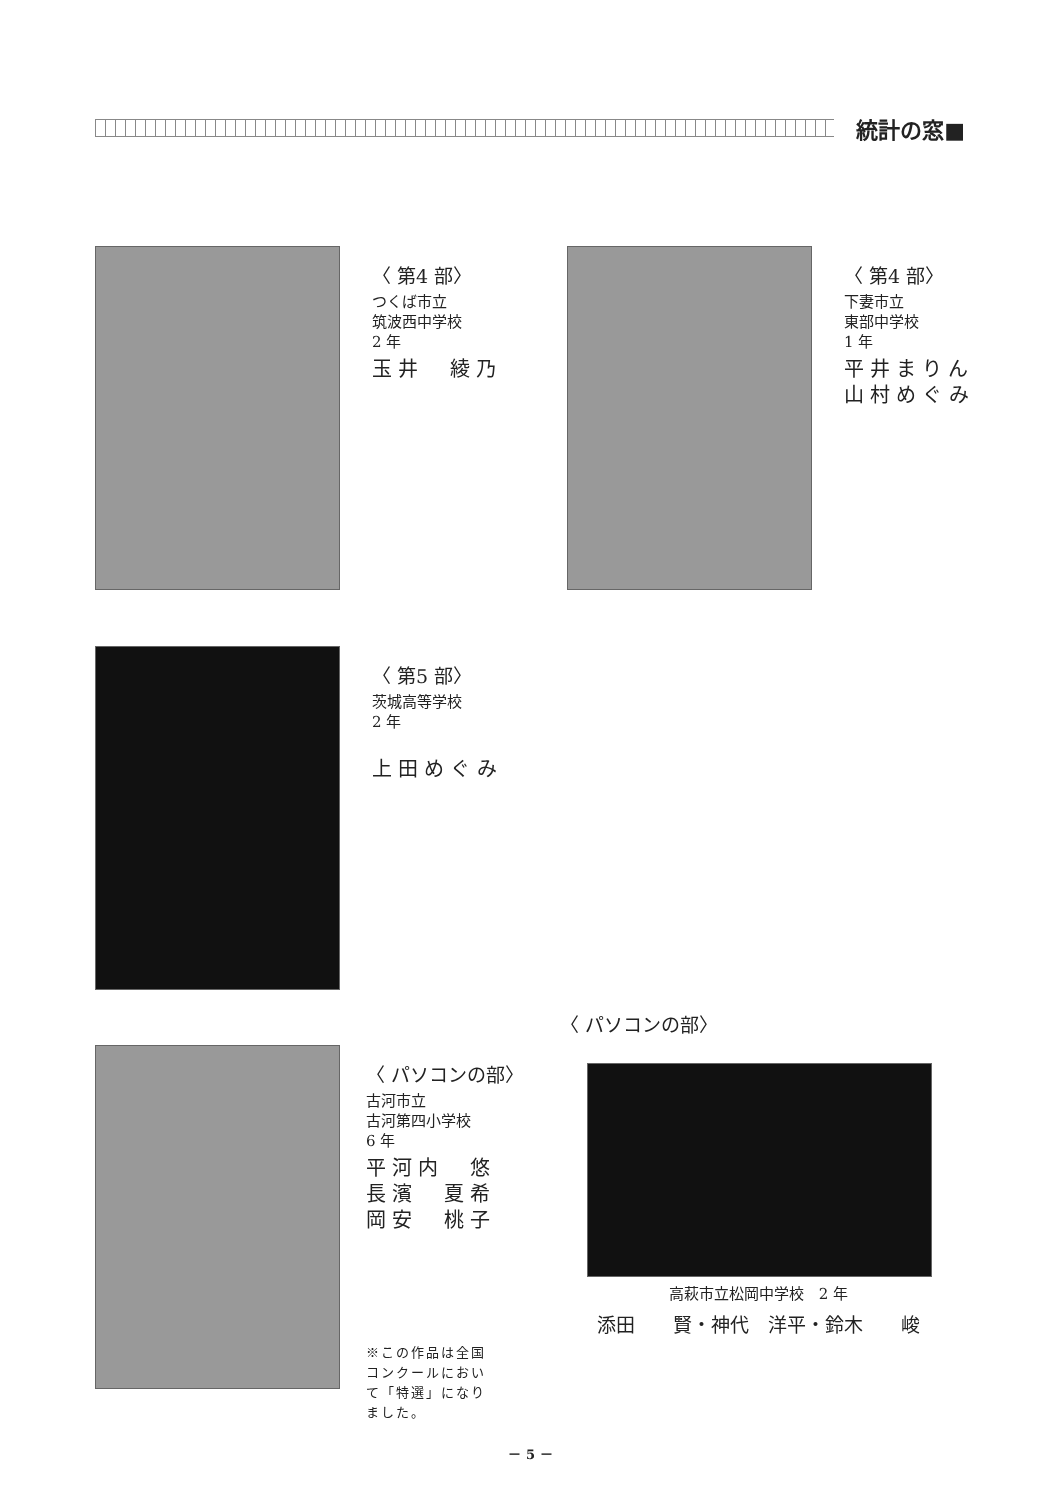統計の窓■
〈 第4 部〉
つくば市立
筑波西中学校
2 年
玉井　綾乃
〈 第4 部〉
下妻市立
東部中学校
1 年
平井まりん
山村めぐみ
〈 第5 部〉
茨城高等学校
2 年
上田めぐみ
〈 パソコンの部〉
古河市立
古河第四小学校
6 年
平河内　悠
長濱　夏希
岡安　桃子
※この作品は全国コンクールにおいて「特選」になりました。
〈 パソコンの部〉
高萩市立松岡中学校　2 年
添田　　賢・神代　洋平・鈴木　　峻
－ 5 －